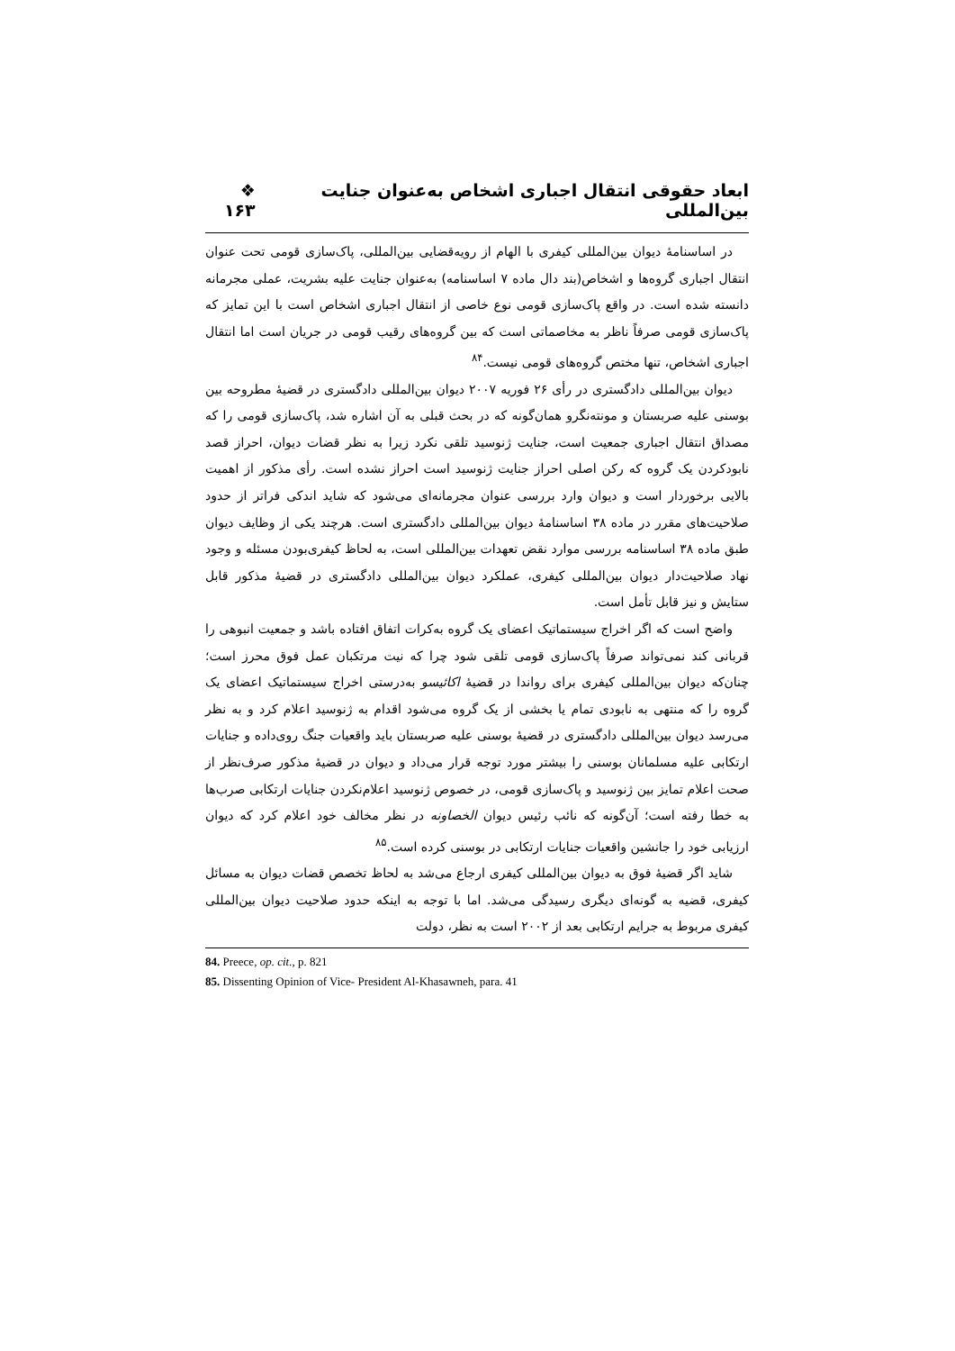ابعاد حقوقی انتقال اجباری اشخاص به‌عنوان جنایت بین‌المللی ❖ ۱۶۳
در اساسنامهٔ دیوان بین‌المللی کیفری با الهام از رویه‌قضایی بین‌المللی، پاک‌سازی قومی تحت عنوان انتقال اجباری گروه‌ها و اشخاص(بند دال ماده ۷ اساسنامه) به‌عنوان جنایت علیه بشریت، عملی مجرمانه دانسته شده است. در واقع پاک‌سازی قومی نوع خاصی از انتقال اجباری اشخاص است با این تمایز که پاک‌سازی قومی صرفاً ناظر به مخاصماتی است که بین گروه‌های رقیب قومی در جریان است اما انتقال اجباری اشخاص، تنها مختص گروه‌های قومی نیست.<sup>۸۴</sup>
دیوان بین‌المللی دادگستری در رأی ۲۶ فوریه ۲۰۰۷ دیوان بین‌المللی دادگستری در قضیهٔ مطروحه بین بوسنی علیه صربستان و مونته‌نگرو همان‌گونه که در بحث قبلی به آن اشاره شد، پاک‌سازی قومی را که مصداق انتقال اجباری جمعیت است، جنایت ژنوسید تلقی نکرد زیرا به نظر قضات دیوان، احراز قصد نابودکردن یک گروه که رکن اصلی احراز جنایت ژنوسید است احراز نشده است. رأی مذکور از اهمیت بالایی برخوردار است و دیوان وارد بررسی عنوان مجرمانه‌ای می‌شود که شاید اندکی فراتر از حدود صلاحیت‌های مقرر در ماده ۳۸ اساسنامهٔ دیوان بین‌المللی دادگستری است. هرچند یکی از وظایف دیوان طبق ماده ۳۸ اساسنامه بررسی موارد نقض تعهدات بین‌المللی است، به لحاظ کیفری‌بودن مسئله و وجود نهاد صلاحیت‌دار دیوان بین‌المللی کیفری، عملکرد دیوان بین‌المللی دادگستری در قضیهٔ مذکور قابل ستایش و نیز قابل تأمل است.
واضح است که اگر اخراج سیستماتیک اعضای یک گروه به‌کرات اتفاق افتاده باشد و جمعیت انبوهی را قربانی کند نمی‌تواند صرفاً پاک‌سازی قومی تلقی شود چرا که نیت مرتکبان عمل فوق محرز است؛ چنان‌که دیوان بین‌المللی کیفری برای رواندا در قضیهٔ اکائیسو به‌درستی اخراج سیستماتیک اعضای یک گروه را که منتهی به نابودی تمام یا بخشی از یک گروه می‌شود اقدام به ژنوسید اعلام کرد و به نظر می‌رسد دیوان بین‌المللی دادگستری در قضیهٔ بوسنی علیه صربستان باید واقعیات جنگ روی‌داده و جنایات ارتکابی علیه مسلمانان بوسنی را بیشتر مورد توجه قرار می‌داد و دیوان در قضیهٔ مذکور صرف‌نظر از صحت اعلام تمایز بین ژنوسید و پاک‌سازی قومی، در خصوص ژنوسید اعلام‌نکردن جنایات ارتکابی صرب‌ها به خطا رفته است؛ آن‌گونه که نائب رئیس دیوان الخصاونه در نظر مخالف خود اعلام کرد که دیوان ارزیابی خود را جانشین واقعیات جنایات ارتکابی در بوسنی کرده است.<sup>۸۵</sup>
شاید اگر قضیهٔ فوق به دیوان بین‌المللی کیفری ارجاع می‌شد به لحاظ تخصص قضات دیوان به مسائل کیفری، قضیه به گونه‌ای دیگری رسیدگی می‌شد. اما با توجه به اینکه حدود صلاحیت دیوان بین‌المللی کیفری مربوط به جرایم ارتکابی بعد از ۲۰۰۲ است به نظر، دولت
84. Preece, op. cit., p. 821
85. Dissenting Opinion of Vice- President Al-Khasawneh, para. 41